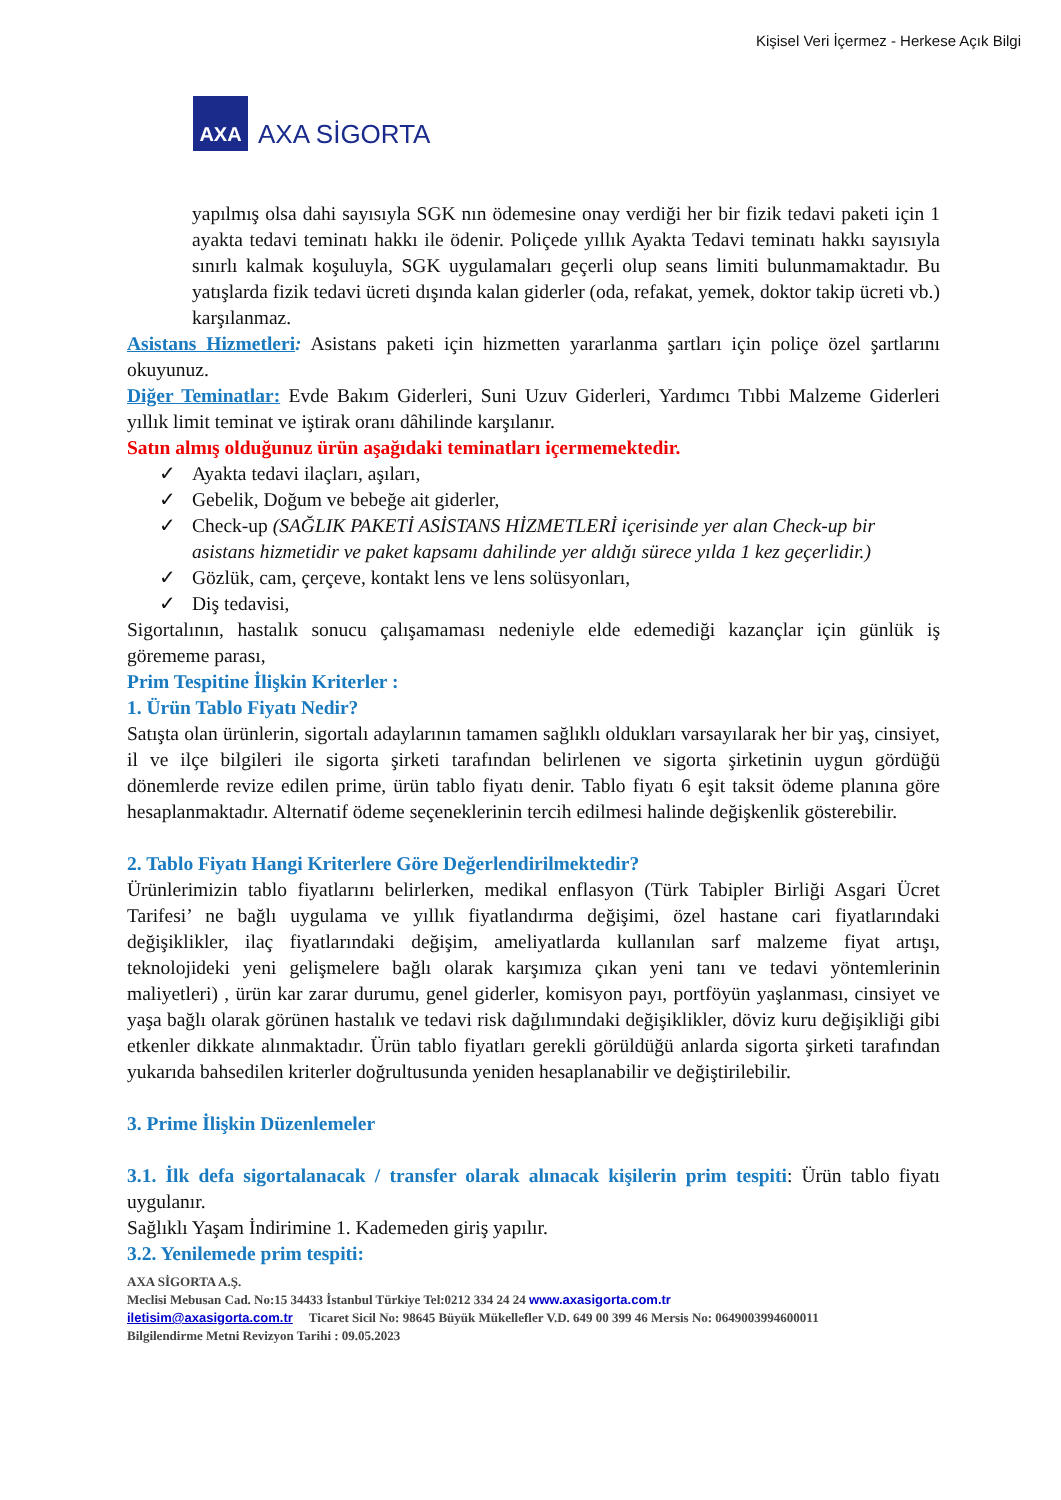Kişisel Veri İçermez - Herkese Açık Bilgi
AXA
AXA SİGORTA
yapılmış olsa dahi sayısıyla SGK nın ödemesine onay verdiği her bir fizik tedavi paketi için 1 ayakta tedavi teminatı hakkı ile ödenir. Poliçede yıllık Ayakta Tedavi teminatı hakkı sayısıyla sınırlı kalmak koşuluyla, SGK uygulamaları geçerli olup seans limiti bulunmamaktadır. Bu yatışlarda fizik tedavi ücreti dışında kalan giderler (oda, refakat, yemek, doktor takip ücreti vb.) karşılanmaz.
Asistans Hizmetleri: Asistans paketi için hizmetten yararlanma şartları için poliçe özel şartlarını okuyunuz.
Diğer Teminatlar: Evde Bakım Giderleri, Suni Uzuv Giderleri, Yardımcı Tıbbi Malzeme Giderleri yıllık limit teminat ve iştirak oranı dâhilinde karşılanır.
Satın almış olduğunuz ürün aşağıdaki teminatları içermemektedir.
✓ Ayakta tedavi ilaçları, aşıları,
✓ Gebelik, Doğum ve bebeğe ait giderler,
✓ Check-up (SAĞLIK PAKETİ ASİSTANS HİZMETLERİ içerisinde yer alan Check-up bir asistans hizmetidir ve paket kapsamı dahilinde yer aldığı sürece yılda 1 kez geçerlidir.)
✓ Gözlük, cam, çerçeve, kontakt lens ve lens solüsyonları,
✓ Diş tedavisi,
Sigortalının, hastalık sonucu çalışamaması nedeniyle elde edemediği kazançlar için günlük iş görememe parası,
Prim Tespitine İlişkin Kriterler :
1. Ürün Tablo Fiyatı Nedir?
Satışta olan ürünlerin, sigortalı adaylarının tamamen sağlıklı oldukları varsayılarak her bir yaş, cinsiyet, il ve ilçe bilgileri ile sigorta şirketi tarafından belirlenen ve sigorta şirketinin uygun gördüğü dönemlerde revize edilen prime, ürün tablo fiyatı denir. Tablo fiyatı 6 eşit taksit ödeme planına göre hesaplanmaktadır. Alternatif ödeme seçeneklerinin tercih edilmesi halinde değişkenlik gösterebilir.
2. Tablo Fiyatı Hangi Kriterlere Göre Değerlendirilmektedir?
Ürünlerimizin tablo fiyatlarını belirlerken, medikal enflasyon (Türk Tabipler Birliği Asgari Ücret Tarifesi’ ne bağlı uygulama ve yıllık fiyatlandırma değişimi, özel hastane cari fiyatlarındaki değişiklikler, ilaç fiyatlarındaki değişim, ameliyatlarda kullanılan sarf malzeme fiyat artışı, teknolojideki yeni gelişmelere bağlı olarak karşımıza çıkan yeni tanı ve tedavi yöntemlerinin maliyetleri) , ürün kar zarar durumu, genel giderler, komisyon payı, portföyün yaşlanması, cinsiyet ve yaşa bağlı olarak görünen hastalık ve tedavi risk dağılımındaki değişiklikler, döviz kuru değişikliği gibi etkenler dikkate alınmaktadır. Ürün tablo fiyatları gerekli görüldüğü anlarda sigorta şirketi tarafından yukarıda bahsedilen kriterler doğrultusunda yeniden hesaplanabilir ve değiştirilebilir.
3. Prime İlişkin Düzenlemeler
3.1. İlk defa sigortalanacak / transfer olarak alınacak kişilerin prim tespiti: Ürün tablo fiyatı uygulanır.
Sağlıklı Yaşam İndirimine 1. Kademeden giriş yapılır.
3.2. Yenilemede prim tespiti:
AXA SİGORTA A.Ş.
Meclisi Mebusan Cad. No:15 34433 İstanbul Türkiye Tel:0212 334 24 24 www.axasigorta.com.tr
iletisim@axasigorta.com.tr Ticaret Sicil No: 98645 Büyük Mükellefler V.D. 649 00 399 46 Mersis No: 0649003994600011
Bilgilendirme Metni Revizyon Tarihi : 09.05.2023